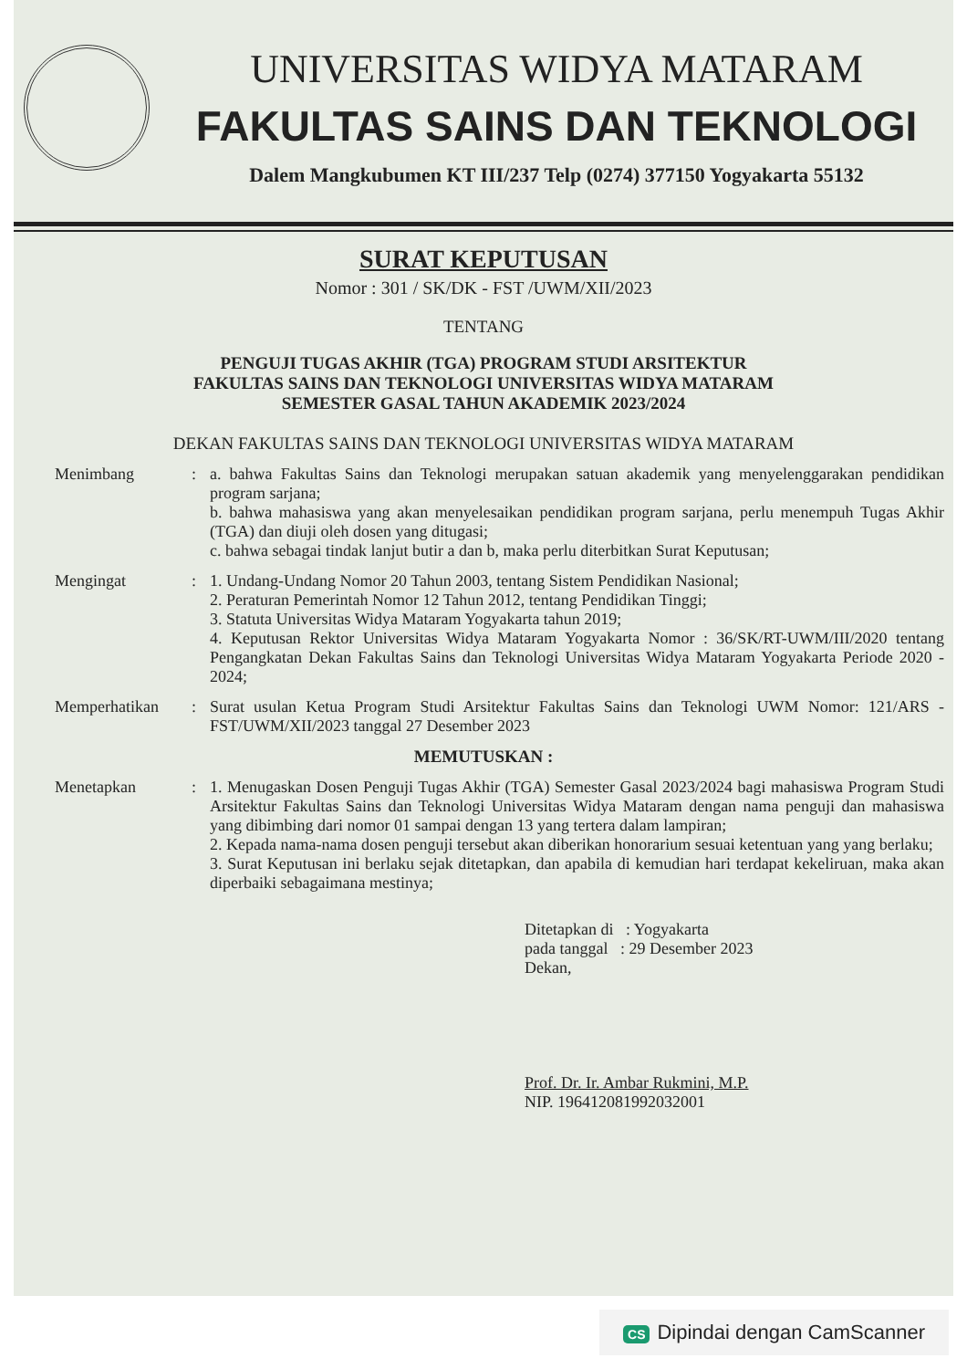UNIVERSITAS WIDYA MATARAM
FAKULTAS SAINS DAN TEKNOLOGI
Dalem Mangkubumen KT III/237 Telp (0274) 377150 Yogyakarta 55132
SURAT KEPUTUSAN
Nomor : 301 / SK/DK - FST /UWM/XII/2023
TENTANG
PENGUJI TUGAS AKHIR (TGA) PROGRAM STUDI ARSITEKTUR
FAKULTAS SAINS DAN TEKNOLOGI UNIVERSITAS WIDYA MATARAM
SEMESTER GASAL TAHUN AKADEMIK 2023/2024
DEKAN FAKULTAS SAINS DAN TEKNOLOGI UNIVERSITAS WIDYA MATARAM
Menimbang : a. bahwa Fakultas Sains dan Teknologi merupakan satuan akademik yang menyelenggarakan pendidikan program sarjana;
b. bahwa mahasiswa yang akan menyelesaikan pendidikan program sarjana, perlu menempuh Tugas Akhir (TGA) dan diuji oleh dosen yang ditugasi;
c. bahwa sebagai tindak lanjut butir a dan b, maka perlu diterbitkan Surat Keputusan;
Mengingat : 1. Undang-Undang Nomor 20 Tahun 2003, tentang Sistem Pendidikan Nasional;
2. Peraturan Pemerintah Nomor 12 Tahun 2012, tentang Pendidikan Tinggi;
3. Statuta Universitas Widya Mataram Yogyakarta tahun 2019;
4. Keputusan Rektor Universitas Widya Mataram Yogyakarta Nomor : 36/SK/RT-UWM/III/2020 tentang Pengangkatan Dekan Fakultas Sains dan Teknologi Universitas Widya Mataram Yogyakarta Periode 2020 - 2024;
Memperhatikan : Surat usulan Ketua Program Studi Arsitektur Fakultas Sains dan Teknologi UWM Nomor: 121/ARS -FST/UWM/XII/2023 tanggal 27 Desember 2023
MEMUTUSKAN :
Menetapkan : 1. Menugaskan Dosen Penguji Tugas Akhir (TGA) Semester Gasal 2023/2024 bagi mahasiswa Program Studi Arsitektur Fakultas Sains dan Teknologi Universitas Widya Mataram dengan nama penguji dan mahasiswa yang dibimbing dari nomor 01 sampai dengan 13 yang tertera dalam lampiran;
2. Kepada nama-nama dosen penguji tersebut akan diberikan honorarium sesuai ketentuan yang yang berlaku;
3. Surat Keputusan ini berlaku sejak ditetapkan, dan apabila di kemudian hari terdapat kekeliruan, maka akan diperbaiki sebagaimana mestinya;
Ditetapkan di : Yogyakarta
pada tanggal : 29 Desember 2023
Dekan,
Prof. Dr. Ir. Ambar Rukmini, M.P.
NIP. 196412081992032001
CS Dipindai dengan CamScanner